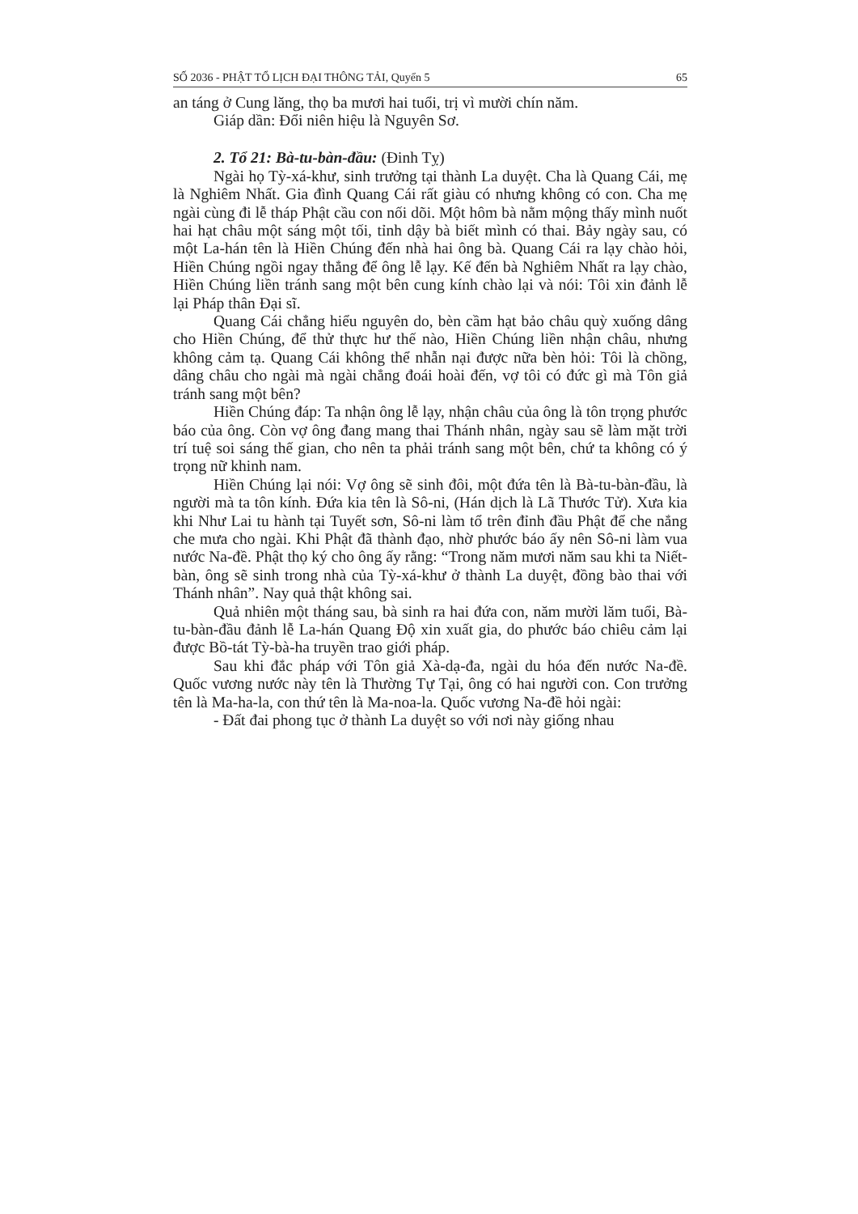SỐ 2036 - PHẬT TỔ LỊCH ĐẠI THÔNG TẢI, Quyển 5 65
an táng ở Cung lăng, thọ ba mươi hai tuổi, trị vì mười chín năm.
Giáp dần: Đổi niên hiệu là Nguyên Sơ.
2. Tổ 21: Bà-tu-bàn-đầu: (Đinh Tỵ)
Ngài họ Tỳ-xá-khư, sinh trưởng tại thành La duyệt. Cha là Quang Cái, mẹ là Nghiêm Nhất. Gia đình Quang Cái rất giàu có nhưng không có con. Cha mẹ ngài cùng đi lễ tháp Phật cầu con nối dõi. Một hôm bà nằm mộng thấy mình nuốt hai hạt châu một sáng một tối, tỉnh dậy bà biết mình có thai. Bảy ngày sau, có một La-hán tên là Hiền Chúng đến nhà hai ông bà. Quang Cái ra lạy chào hỏi, Hiền Chúng ngồi ngay thẳng để ông lễ lạy. Kế đến bà Nghiêm Nhất ra lạy chào, Hiền Chúng liền tránh sang một bên cung kính chào lại và nói: Tôi xin đảnh lễ lại Pháp thân Đại sĩ.
Quang Cái chẳng hiểu nguyên do, bèn cầm hạt bảo châu quỳ xuống dâng cho Hiền Chúng, để thử thực hư thế nào, Hiền Chúng liền nhận châu, nhưng không cảm tạ. Quang Cái không thể nhẫn nại được nữa bèn hỏi: Tôi là chồng, dâng châu cho ngài mà ngài chẳng đoái hoài đến, vợ tôi có đức gì mà Tôn giả tránh sang một bên?
Hiền Chúng đáp: Ta nhận ông lễ lạy, nhận châu của ông là tôn trọng phước báo của ông. Còn vợ ông đang mang thai Thánh nhân, ngày sau sẽ làm mặt trời trí tuệ soi sáng thế gian, cho nên ta phải tránh sang một bên, chứ ta không có ý trọng nữ khinh nam.
Hiền Chúng lại nói: Vợ ông sẽ sinh đôi, một đứa tên là Bà-tu-bàn-đầu, là người mà ta tôn kính. Đứa kia tên là Sô-ni, (Hán dịch là Lã Thước Tử). Xưa kia khi Như Lai tu hành tại Tuyết sơn, Sô-ni làm tổ trên đỉnh đầu Phật để che nắng che mưa cho ngài. Khi Phật đã thành đạo, nhờ phước báo ấy nên Sô-ni làm vua nước Na-đề. Phật thọ ký cho ông ấy rằng: “Trong năm mươi năm sau khi ta Niết-bàn, ông sẽ sinh trong nhà của Tỳ-xá-khư ở thành La duyệt, đồng bào thai với Thánh nhân”. Nay quả thật không sai.
Quả nhiên một tháng sau, bà sinh ra hai đứa con, năm mười lăm tuổi, Bà-tu-bàn-đầu đảnh lễ La-hán Quang Độ xin xuất gia, do phước báo chiêu cảm lại được Bồ-tát Tỳ-bà-ha truyền trao giới pháp.
Sau khi đắc pháp với Tôn giả Xà-dạ-đa, ngài du hóa đến nước Na-đề. Quốc vương nước này tên là Thường Tự Tại, ông có hai người con. Con trưởng tên là Ma-ha-la, con thứ tên là Ma-noa-la. Quốc vương Na-đề hỏi ngài:
- Đất đai phong tục ở thành La duyệt so với nơi này giống nhau